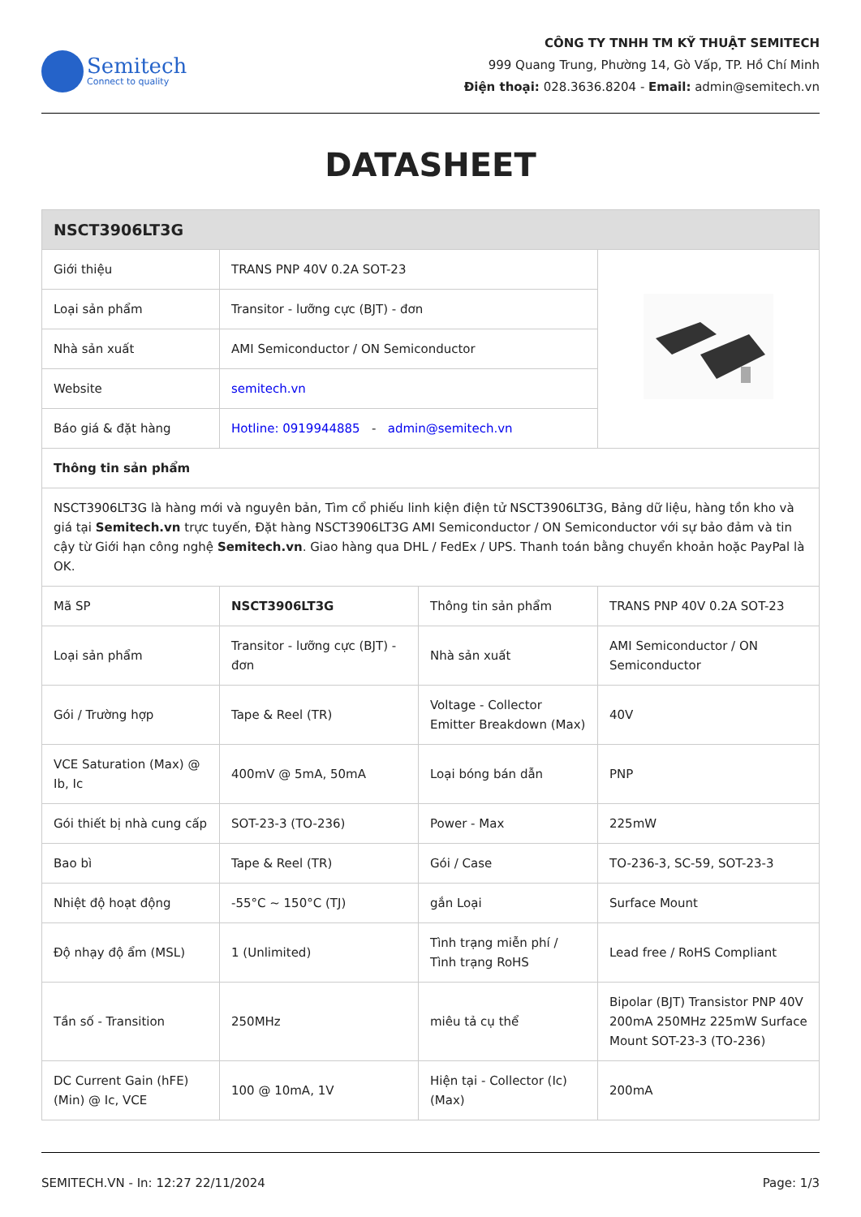Semitech
Connect to quality
CÔNG TY TNHH TM KỸ THUẬT SEMITECH
999 Quang Trung, Phường 14, Gò Vấp, TP. Hồ Chí Minh
Điện thoại: 028.3636.8204 - Email: admin@semitech.vn
DATASHEET
| NSCT3906LT3G | | | |
| --- | --- | --- | --- |
| Giới thiệu | TRANS PNP 40V 0.2A SOT-23 | | |
| Loại sản phẩm | Transitor - lưỡng cực (BJT) - đơn | | |
| Nhà sản xuất | AMI Semiconductor / ON Semiconductor | | |
| Website | semitech.vn | | |
| Báo giá & đặt hàng | Hotline: 0919944885 - admin@semitech.vn | | |
| Thông tin sản phẩm | | | |
| NSCT3906LT3G là hàng mới và nguyên bản, Tìm cổ phiếu linh kiện điện tử NSCT3906LT3G, Bảng dữ liệu, hàng tồn kho và giá tại Semitech.vn trực tuyến, Đặt hàng NSCT3906LT3G AMI Semiconductor / ON Semiconductor với sự bảo đảm và tin cậy từ Giới hạn công nghệ Semitech.vn . Giao hàng qua DHL / FedEx / UPS. Thanh toán bằng chuyển khoản hoặc PayPal là OK. | | | |
| Mã SP | NSCT3906LT3G | Thông tin sản phẩm | TRANS PNP 40V 0.2A SOT-23 |
| Loại sản phẩm | Transitor - lưỡng cực (BJT) - đơn | Nhà sản xuất | AMI Semiconductor / ON Semiconductor |
| Gói / Trường hợp | Tape & Reel (TR) | Voltage - Collector Emitter Breakdown (Max) | 40V |
| VCE Saturation (Max) @ Ib, Ic | 400mV @ 5mA, 50mA | Loại bóng bán dẫn | PNP |
| Gói thiết bị nhà cung cấp | SOT-23-3 (TO-236) | Power - Max | 225mW |
| Bao bì | Tape & Reel (TR) | Gói / Case | TO-236-3, SC-59, SOT-23-3 |
| Nhiệt độ hoạt động | -55°C ~ 150°C (TJ) | gắn Loại | Surface Mount |
| Độ nhạy độ ẩm (MSL) | 1 (Unlimited) | Tình trạng miễn phí / Tình trạng RoHS | Lead free / RoHS Compliant |
| Tần số - Transition | 250MHz | miêu tả cụ thể | Bipolar (BJT) Transistor PNP 40V 200mA 250MHz 225mW Surface Mount SOT-23-3 (TO-236) |
| DC Current Gain (hFE) (Min) @ Ic, VCE | 100 @ 10mA, 1V | Hiện tại - Collector (Ic) (Max) | 200mA |
SEMITECH.VN - In: 12:27 22/11/2024 Page: 1/3